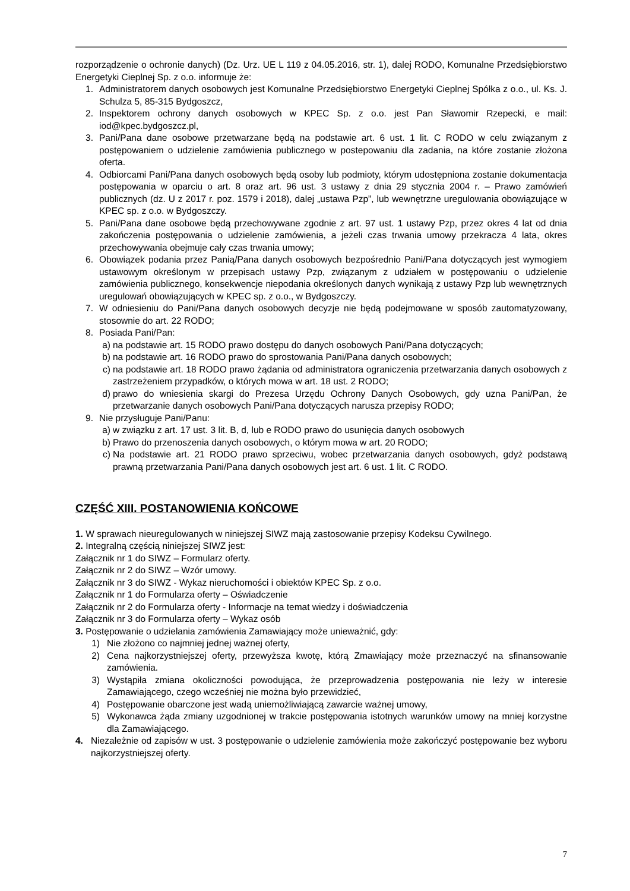rozporządzenie o ochronie danych) (Dz. Urz. UE L 119 z 04.05.2016, str. 1), dalej RODO, Komunalne Przedsiębiorstwo Energetyki Cieplnej Sp. z o.o. informuje że:
1. Administratorem danych osobowych jest Komunalne Przedsiębiorstwo Energetyki Cieplnej Spółka z o.o., ul. Ks. J. Schulza 5, 85-315 Bydgoszcz,
2. Inspektorem ochrony danych osobowych w KPEC Sp. z o.o. jest Pan Sławomir Rzepecki, e mail: iod@kpec.bydgoszcz.pl,
3. Pani/Pana dane osobowe przetwarzane będą na podstawie art. 6 ust. 1 lit. C RODO w celu związanym z postępowaniem o udzielenie zamówienia publicznego w postepowaniu dla zadania, na które zostanie złożona oferta.
4. Odbiorcami Pani/Pana danych osobowych będą osoby lub podmioty, którym udostępniona zostanie dokumentacja postępowania w oparciu o art. 8 oraz art. 96 ust. 3 ustawy z dnia 29 stycznia 2004 r. – Prawo zamówień publicznych (dz. U z 2017 r. poz. 1579 i 2018), dalej „ustawa Pzp”, lub wewnętrzne uregulowania obowiązujące w KPEC sp. z o.o. w Bydgoszczy.
5. Pani/Pana dane osobowe będą przechowywane zgodnie z art. 97 ust. 1 ustawy Pzp, przez okres 4 lat od dnia zakończenia postępowania o udzielenie zamówienia, a jeżeli czas trwania umowy przekracza 4 lata, okres przechowywania obejmuje cały czas trwania umowy;
6. Obowiązek podania przez Panią/Pana danych osobowych bezpośrednio Pani/Pana dotyczących jest wymogiem ustawowym określonym w przepisach ustawy Pzp, związanym z udziałem w postępowaniu o udzielenie zamówienia publicznego, konsekwencje niepodania określonych danych wynikają z ustawy Pzp lub wewnętrznych uregulowań obowiązujących w KPEC sp. z o.o., w Bydgoszczy.
7. W odniesieniu do Pani/Pana danych osobowych decyzje nie będą podejmowane w sposób zautomatyzowany, stosownie do art. 22 RODO;
8. Posiada Pani/Pan:
a) na podstawie art. 15 RODO prawo dostępu do danych osobowych Pani/Pana dotyczących;
b) na podstawie art. 16 RODO prawo do sprostowania Pani/Pana danych osobowych;
c) na podstawie art. 18 RODO prawo żądania od administratora ograniczenia przetwarzania danych osobowych z zastrzeżeniem przypadków, o których mowa w art. 18 ust. 2 RODO;
d) prawo do wniesienia skargi do Prezesa Urzędu Ochrony Danych Osobowych, gdy uzna Pani/Pan, że przetwarzanie danych osobowych Pani/Pana dotyczących narusza przepisy RODO;
9. Nie przysługuje Pani/Panu:
a) w związku z art. 17 ust. 3 lit. B, d, lub e RODO prawo do usunięcia danych osobowych
b) Prawo do przenoszenia danych osobowych, o którym mowa w art. 20 RODO;
c) Na podstawie art. 21 RODO prawo sprzeciwu, wobec przetwarzania danych osobowych, gdyż podstawą prawną przetwarzania Pani/Pana danych osobowych jest art. 6 ust. 1 lit. C RODO.
CZĘŚĆ XIII. POSTANOWIENIA KOŃCOWE
1. W sprawach nieuregulowanych w niniejszej SIWZ mają zastosowanie przepisy Kodeksu Cywilnego.
2. Integralną częścią niniejszej SIWZ jest:
Załącznik nr 1 do SIWZ – Formularz oferty.
Załącznik nr 2 do SIWZ – Wzór umowy.
Załącznik nr 3 do SIWZ - Wykaz nieruchomości i obiektów KPEC Sp. z o.o.
Załącznik nr 1 do Formularza oferty – Oświadczenie
Załącznik nr 2 do Formularza oferty - Informacje na temat wiedzy i doświadczenia
Załącznik nr 3 do Formularza oferty – Wykaz osób
3. Postępowanie o udzielania zamówienia Zamawiający może unieważnić, gdy:
1) Nie złożono co najmniej jednej ważnej oferty,
2) Cena najkorzystniejszej oferty, przewyższa kwotę, którą Zmawiający może przeznaczyć na sfinansowanie zamówienia.
3) Wystąpiła zmiana okoliczności powodująca, że przeprowadzenia postępowania nie leży w interesie Zamawiającego, czego wcześniej nie można było przewidzieć,
4) Postępowanie obarczone jest wadą uniemożliwiającą zawarcie ważnej umowy,
5) Wykonawca żąda zmiany uzgodnionej w trakcie postępowania istotnych warunków umowy na mniej korzystne dla Zamawiającego.
4. Niezależnie od zapisów w ust. 3 postępowanie o udzielenie zamówienia może zakończyć postępowanie bez wyboru najkorzystniejszej oferty.
7